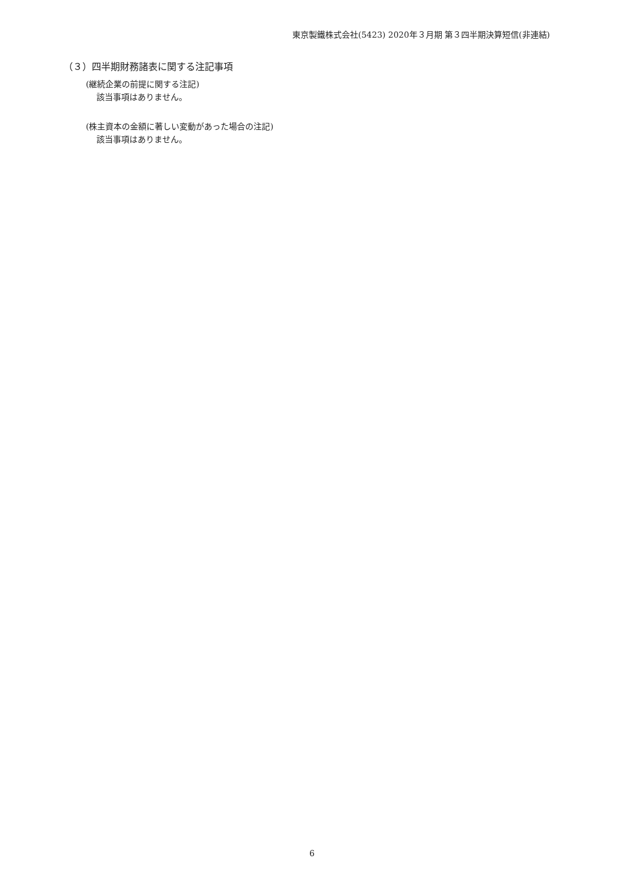東京製鐵株式会社(5423) 2020年３月期 第３四半期決算短信(非連結)
（３）四半期財務諸表に関する注記事項
(継続企業の前提に関する注記)
該当事項はありません。
(株主資本の金額に著しい変動があった場合の注記)
該当事項はありません。
6